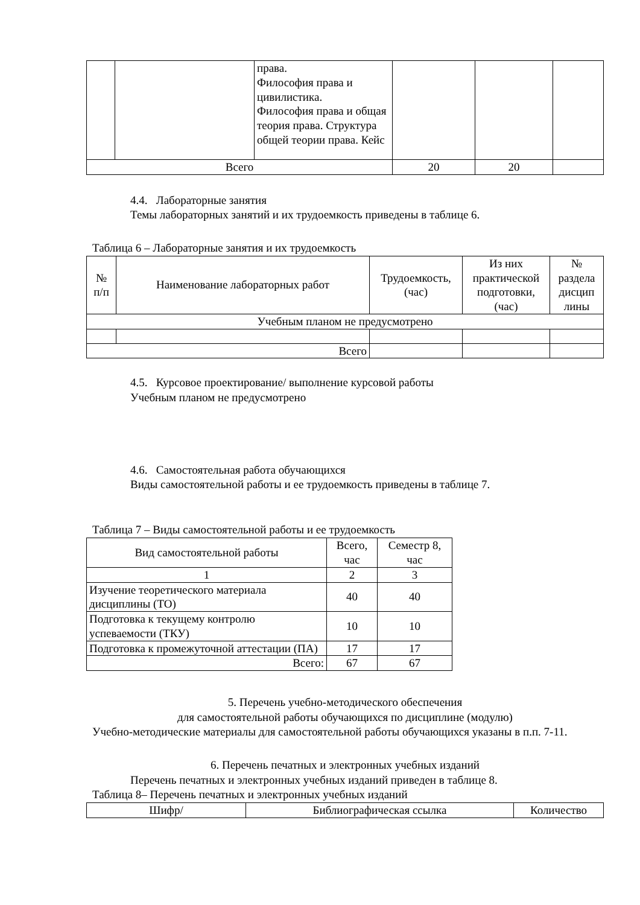| | | права. Философия права и цивилистика. Философия права и общая теория права. Структура общей теории права. Кейс | | | |
| Всего | | | 20 | 20 | |
4.4. Лабораторные занятия
Темы лабораторных занятий и их трудоемкость приведены в таблице 6.
Таблица 6 – Лабораторные занятия и их трудоемкость
| № п/п | Наименование лабораторных работ | Трудоемкость, (час) | Из них практической подготовки, (час) | № раздела дисцип лины |
| --- | --- | --- | --- | --- |
| Учебным планом не предусмотрено | | | | |
| Всего | | | | |
4.5. Курсовое проектирование/ выполнение курсовой работы
Учебным планом не предусмотрено
4.6. Самостоятельная работа обучающихся
Виды самостоятельной работы и ее трудоемкость приведены в таблице 7.
Таблица 7 – Виды самостоятельной работы и ее трудоемкость
| Вид самостоятельной работы | Всего, час | Семестр 8, час |
| 1 | 2 | 3 |
| Изучение теоретического материала дисциплины (ТО) | 40 | 40 |
| Подготовка к текущему контролю успеваемости (ТКУ) | 10 | 10 |
| Подготовка к промежуточной аттестации (ПА) | 17 | 17 |
| Всего: | 67 | 67 |
5. Перечень учебно-методического обеспечения
для самостоятельной работы обучающихся по дисциплине (модулю)
Учебно-методические материалы для самостоятельной работы обучающихся указаны в п.п. 7-11.
6. Перечень печатных и электронных учебных изданий
Перечень печатных и электронных учебных изданий приведен в таблице 8.
Таблица 8– Перечень печатных и электронных учебных изданий
| Шифр/ | Библиографическая ссылка | Количество |